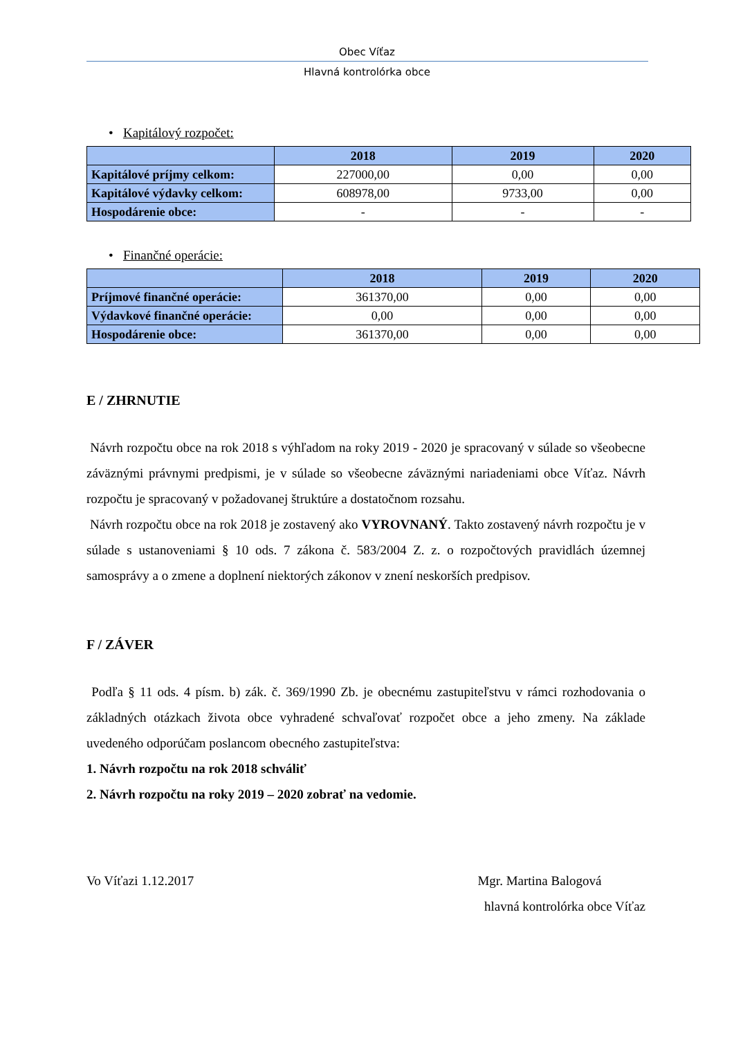Obec Víťaz
Hlavná kontrolórka obce
• Kapitálový rozpočet:
| | 2018 | 2019 | 2020 |
| --- | --- | --- | --- |
| Kapitálové príjmy celkom: | 227000,00 | 0,00 | 0,00 |
| Kapitálové výdavky celkom: | 608978,00 | 9733,00 | 0,00 |
| Hospodárenie obce: | - | - | - |
• Finančné operácie:
| | 2018 | 2019 | 2020 |
| --- | --- | --- | --- |
| Príjmové finančné operácie: | 361370,00 | 0,00 | 0,00 |
| Výdavkové finančné operácie: | 0,00 | 0,00 | 0,00 |
| Hospodárenie obce: | 361370,00 | 0,00 | 0,00 |
E / ZHRNUTIE
Návrh rozpočtu obce na rok 2018 s výhľadom na roky 2019 - 2020 je spracovaný v súlade so všeobecne záväznými právnymi predpismi, je v súlade so všeobecne záväznými nariadeniami obce Víťaz. Návrh rozpočtu je spracovaný v požadovanej štruktúre a dostatočnom rozsahu.
Návrh rozpočtu obce na rok 2018 je zostavený ako VYROVNANÝ. Takto zostavený návrh rozpočtu je v súlade s ustanoveniami § 10 ods. 7 zákona č. 583/2004 Z. z. o rozpočtových pravidlách územnej samosprávy a o zmene a doplnení niektorých zákonov v znení neskorších predpisov.
F / ZÁVER
Podľa § 11 ods. 4 písm. b) zák. č. 369/1990 Zb. je obecnému zastupiteľstvu v rámci rozhodovania o základných otázkach života obce vyhradené schvaľovať rozpočet obce a jeho zmeny. Na základe uvedeného odporúčam poslancom obecného zastupiteľstva:
1. Návrh rozpočtu na rok 2018 schváliť
2. Návrh rozpočtu na roky 2019 – 2020 zobrať na vedomie.
Vo Víťazi 1.12.2017 Mgr. Martina Balogová
hlavná kontrolórka obce Víťaz